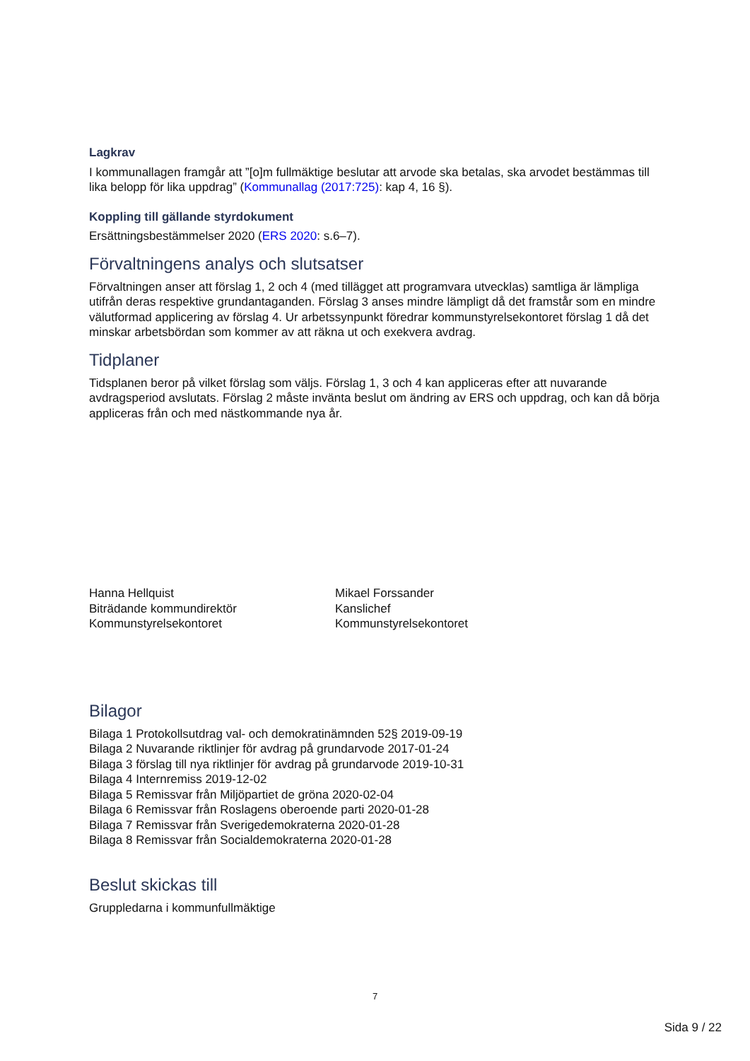Lagkrav
I kommunallagen framgår att ”[o]m fullmäktige beslutar att arvode ska betalas, ska arvodet bestämmas till lika belopp för lika uppdrag” (Kommunallag (2017:725): kap 4, 16 §).
Koppling till gällande styrdokument
Ersättningsbestämmelser 2020 (ERS 2020: s.6–7).
Förvaltningens analys och slutsatser
Förvaltningen anser att förslag 1, 2 och 4 (med tillägget att programvara utvecklas) samtliga är lämpliga utifrån deras respektive grundantaganden. Förslag 3 anses mindre lämpligt då det framstår som en mindre välutformad applicering av förslag 4. Ur arbetssynpunkt föredrar kommunstyrelsekontoret förslag 1 då det minskar arbetsbördan som kommer av att räkna ut och exekvera avdrag.
Tidplaner
Tidsplanen beror på vilket förslag som väljs. Förslag 1, 3 och 4 kan appliceras efter att nuvarande avdragsperiod avslutats. Förslag 2 måste invänta beslut om ändring av ERS och uppdrag, och kan då börja appliceras från och med nästkommande nya år.
Hanna Hellquist
Biträdande kommundirektör
Kommunstyrelsekontoret
Mikael Forssander
Kanslichef
Kommunstyrelsekontoret
Bilagor
Bilaga 1 Protokollsutdrag val- och demokratinämnden 52§ 2019-09-19
Bilaga 2 Nuvarande riktlinjer för avdrag på grundarvode 2017-01-24
Bilaga 3 förslag till nya riktlinjer för avdrag på grundarvode 2019-10-31
Bilaga 4 Internremiss 2019-12-02
Bilaga 5 Remissvar från Miljöpartiet de gröna 2020-02-04
Bilaga 6 Remissvar från Roslagens oberoende parti 2020-01-28
Bilaga 7 Remissvar från Sverigedemokraterna 2020-01-28
Bilaga 8 Remissvar från Socialdemokraterna 2020-01-28
Beslut skickas till
Gruppledarna i kommunfullmäktige
7
Sida 9 / 22